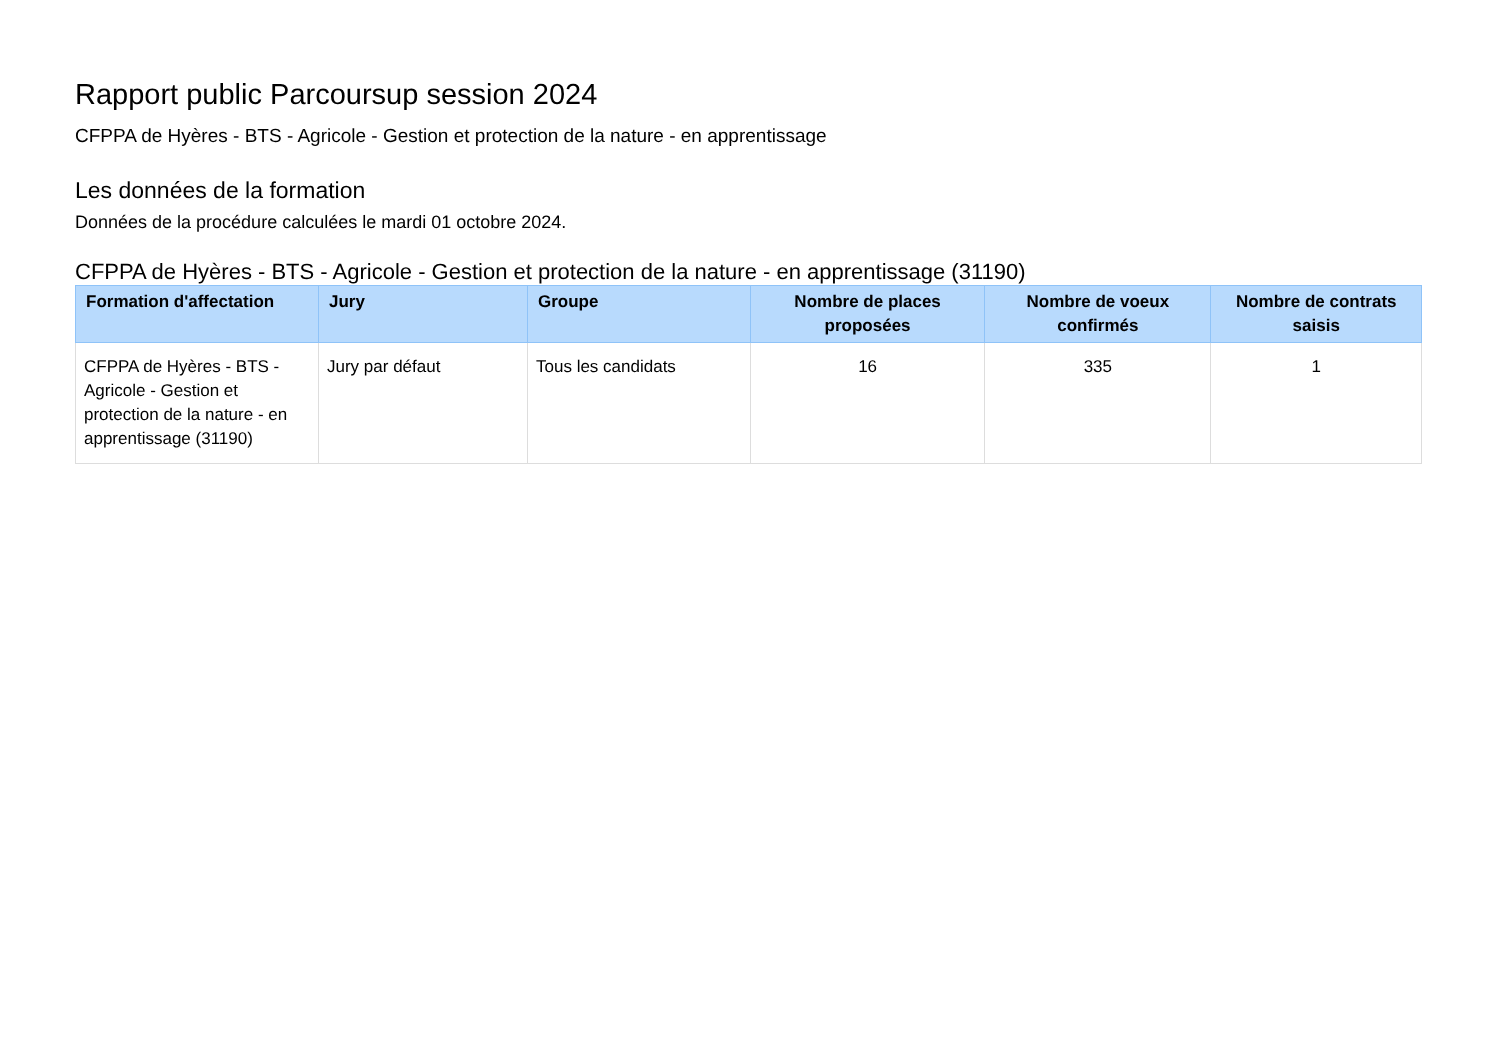Rapport public Parcoursup session 2024
CFPPA de Hyères - BTS - Agricole - Gestion et protection de la nature - en apprentissage
Les données de la formation
Données de la procédure calculées le mardi 01 octobre 2024.
CFPPA de Hyères - BTS - Agricole - Gestion et protection de la nature - en apprentissage (31190)
| Formation d'affectation | Jury | Groupe | Nombre de places proposées | Nombre de voeux confirmés | Nombre de contrats saisis |
| --- | --- | --- | --- | --- | --- |
| CFPPA de Hyères - BTS - Agricole - Gestion et protection de la nature - en apprentissage (31190) | Jury par défaut | Tous les candidats | 16 | 335 | 1 |